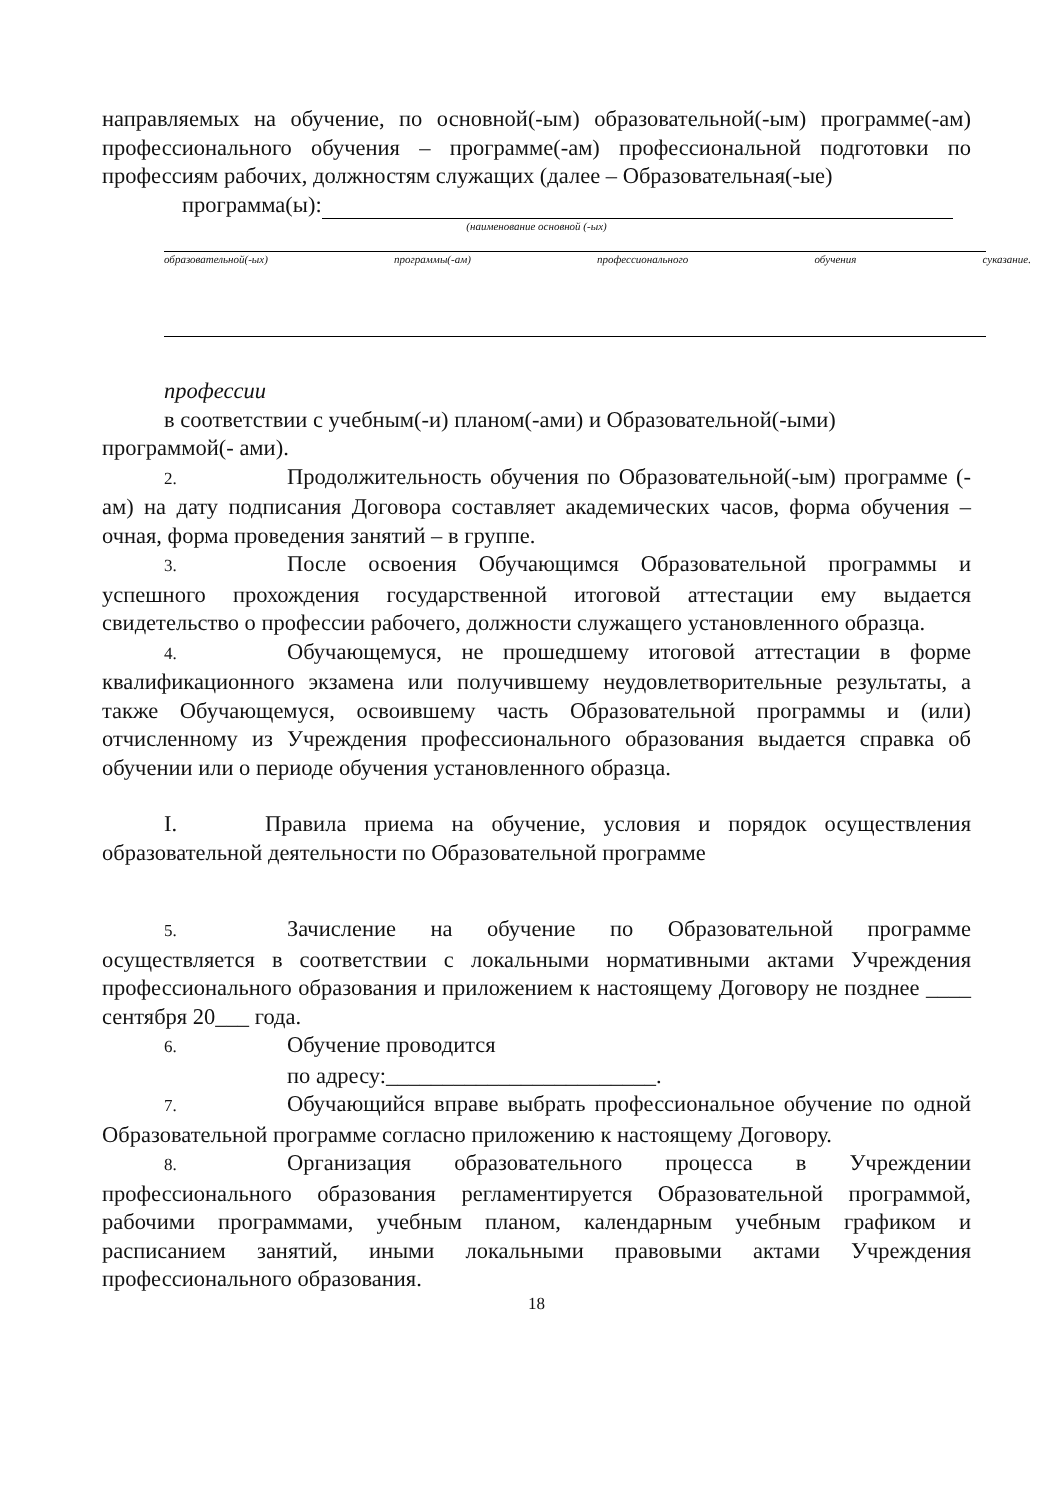направляемых на обучение, по основной(-ым) образовательной(-ым) программе(-ам) профессионального обучения – программе(-ам) профессиональной подготовки по профессиям рабочих, должностям служащих (далее – Образовательная(-ые)
программа(ы):
(наименование основной (-ых)
образовательной(-ых) программы(-ам) профессионального обучения суказание.
профессии
в соответствии с учебным(-и) планом(-ами) и Образовательной(-ыми)
программой(- ами).
2. Продолжительность обучения по Образовательной(-ым) программе (-ам) на дату подписания Договора составляет академических часов, форма обучения – очная, форма проведения занятий – в группе.
3. После освоения Обучающимся Образовательной программы и успешного прохождения государственной итоговой аттестации ему выдается свидетельство о профессии рабочего, должности служащего установленного образца.
4. Обучающемуся, не прошедшему итоговой аттестации в форме квалификационного экзамена или получившему неудовлетворительные результаты, а также Обучающемуся, освоившему часть Образовательной программы и (или) отчисленному из Учреждения профессионального образования выдается справка об обучении или о периоде обучения установленного образца.
I. Правила приема на обучение, условия и порядок осуществления образовательной деятельности по Образовательной программе
5. Зачисление на обучение по Образовательной программе осуществляется в соответствии с локальными нормативными актами Учреждения профессионального образования и приложением к настоящему Договору не позднее ____ сентября 20___ года.
6. Обучение проводится
по адресу:________________________.
7. Обучающийся вправе выбрать профессиональное обучение по одной Образовательной программе согласно приложению к настоящему Договору.
8. Организация образовательного процесса в Учреждении профессионального образования регламентируется Образовательной программой, рабочими программами, учебным планом, календарным учебным графиком и расписанием занятий, иными локальными правовыми актами Учреждения профессионального образования.
18